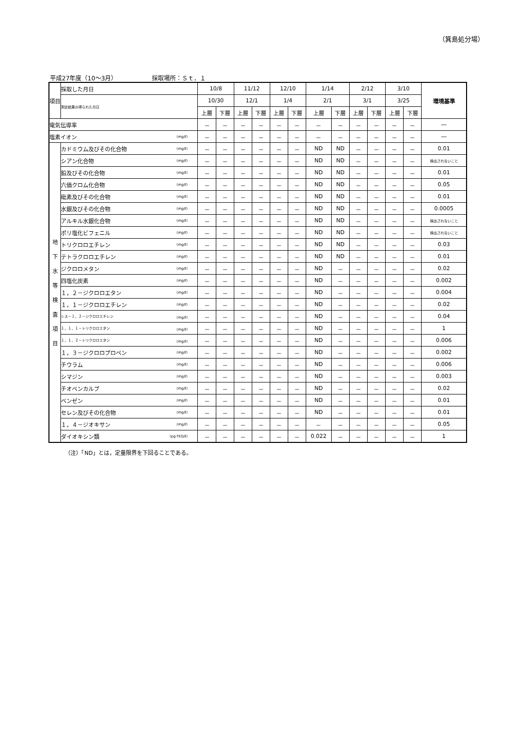（箕島処分場）
平成27年度（10〜3月） 採取場所：Ｓｔ．１
| 項目 | | 採取した月日 | 10/8 | | 11/12 | | 12/10 | | 1/14 | | 2/12 | | 3/10 | | 環境基準 |
| --- | --- | --- | --- | --- | --- | --- | --- | --- | --- | --- | --- | --- | --- | --- | --- |
| | | 測定結果の得られた月日 | 10/30 | | 12/1 | | 1/4 | | 2/1 | | 3/1 | | 3/25 | | |
| | | | 上層 | 下層 | 上層 | 下層 | 上層 | 下層 | 上層 | 下層 | 上層 | 下層 | 上層 | 下層 | |
| 電気伝導率 | | | － | － | － | － | － | － | － | － | － | － | － | － | ― |
| 塩素イオン (mg/ℓ) | | | － | － | － | － | － | － | － | － | － | － | － | － | ― |
| 地 下 水 等 検 査 項 目 | カドミウム及びその化合物 (mg/ℓ) | | － | － | － | － | － | － | ND | ND | － | － | － | － | 0.01 |
| | シアン化合物 (mg/ℓ) | | － | － | － | － | － | － | ND | ND | － | － | － | － | 検出されないこと |
| | 鉛及びその化合物 (mg/ℓ) | | － | － | － | － | － | － | ND | ND | － | － | － | － | 0.01 |
| | 六価クロム化合物 (mg/ℓ) | | － | － | － | － | － | － | ND | ND | － | － | － | － | 0.05 |
| | 砒素及びその化合物 (mg/ℓ) | | － | － | － | － | － | － | ND | ND | － | － | － | － | 0.01 |
| | 水銀及びその化合物 (mg/ℓ) | | － | － | － | － | － | － | ND | ND | － | － | － | － | 0.0005 |
| | アルキル水銀化合物 (mg/ℓ) | | － | － | － | － | － | － | ND | ND | － | － | － | － | 検出されないこと |
| | ポリ塩化ビフェニル (mg/ℓ) | | － | － | － | － | － | － | ND | ND | － | － | － | － | 検出されないこと |
| | トリクロロエチレン (mg/ℓ) | | － | － | － | － | － | － | ND | ND | － | － | － | － | 0.03 |
| | テトラクロロエチレン (mg/ℓ) | | － | － | － | － | － | － | ND | ND | － | － | － | － | 0.01 |
| | ジクロロメタン (mg/ℓ) | | － | － | － | － | － | － | ND | － | － | － | － | － | 0.02 |
| | 四塩化炭素 (mg/ℓ) | | － | － | － | － | － | － | ND | － | － | － | － | － | 0.002 |
| | １，２－ジクロロエタン (mg/ℓ) | | － | － | － | － | － | － | ND | － | － | － | － | － | 0.004 |
| | １，１－ジクロロエチレン (mg/ℓ) | | － | － | － | － | － | － | ND | － | － | － | － | － | 0.02 |
| | シス－１，２－ジクロロエチレン (mg/ℓ) | | － | － | － | － | － | － | ND | － | － | － | － | － | 0.04 |
| | １，１，１－トリクロロエタン (mg/ℓ) | | － | － | － | － | － | － | ND | － | － | － | － | － | 1 |
| | １，１，２－トリクロロエタン (mg/ℓ) | | － | － | － | － | － | － | ND | － | － | － | － | － | 0.006 |
| | １，３－ジクロロプロペン (mg/ℓ) | | － | － | － | － | － | － | ND | － | － | － | － | － | 0.002 |
| | チウラム (mg/ℓ) | | － | － | － | － | － | － | ND | － | － | － | － | － | 0.006 |
| | シマジン (mg/ℓ) | | － | － | － | － | － | － | ND | － | － | － | － | － | 0.003 |
| | チオベンカルブ (mg/ℓ) | | － | － | － | － | － | － | ND | － | － | － | － | － | 0.02 |
| | ベンゼン (mg/ℓ) | | － | － | － | － | － | － | ND | － | － | － | － | － | 0.01 |
| | セレン及びその化合物 (mg/ℓ) | | － | － | － | － | － | － | ND | － | － | － | － | － | 0.01 |
| | １，４－ジオキサン (mg/ℓ) | | － | － | － | － | － | － | － | － | － | － | － | － | 0.05 |
| | ダイオキシン類 (pg-TEQ/ℓ) | | － | － | － | － | － | － | 0.022 | － | － | － | － | － | 1 |
（注）「ND」とは，定量限界を下回ることである。